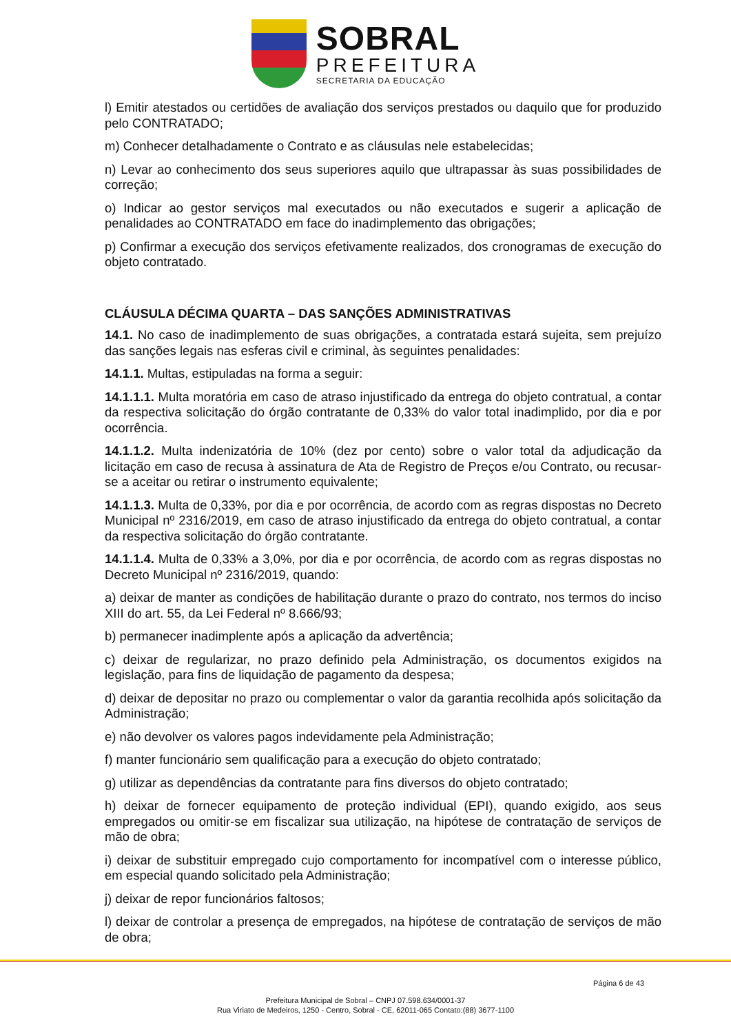SOBRAL
PREFEITURA
SECRETARIA DA EDUCAÇÃO
l) Emitir atestados ou certidões de avaliação dos serviços prestados ou daquilo que for produzido pelo CONTRATADO;
m) Conhecer detalhadamente o Contrato e as cláusulas nele estabelecidas;
n) Levar ao conhecimento dos seus superiores aquilo que ultrapassar às suas possibilidades de correção;
o) Indicar ao gestor serviços mal executados ou não executados e sugerir a aplicação de penalidades ao CONTRATADO em face do inadimplemento das obrigações;
p) Confirmar a execução dos serviços efetivamente realizados, dos cronogramas de execução do objeto contratado.
CLÁUSULA DÉCIMA QUARTA – DAS SANÇÕES ADMINISTRATIVAS
14.1. No caso de inadimplemento de suas obrigações, a contratada estará sujeita, sem prejuízo das sanções legais nas esferas civil e criminal, às seguintes penalidades:
14.1.1. Multas, estipuladas na forma a seguir:
14.1.1.1. Multa moratória em caso de atraso injustificado da entrega do objeto contratual, a contar da respectiva solicitação do órgão contratante de 0,33% do valor total inadimplido, por dia e por ocorrência.
14.1.1.2. Multa indenizatória de 10% (dez por cento) sobre o valor total da adjudicação da licitação em caso de recusa à assinatura de Ata de Registro de Preços e/ou Contrato, ou recusar-se a aceitar ou retirar o instrumento equivalente;
14.1.1.3. Multa de 0,33%, por dia e por ocorrência, de acordo com as regras dispostas no Decreto Municipal nº 2316/2019, em caso de atraso injustificado da entrega do objeto contratual, a contar da respectiva solicitação do órgão contratante.
14.1.1.4. Multa de 0,33% a 3,0%, por dia e por ocorrência, de acordo com as regras dispostas no Decreto Municipal nº 2316/2019, quando:
a) deixar de manter as condições de habilitação durante o prazo do contrato, nos termos do inciso XIII do art. 55, da Lei Federal nº 8.666/93;
b) permanecer inadimplente após a aplicação da advertência;
c) deixar de regularizar, no prazo definido pela Administração, os documentos exigidos na legislação, para fins de liquidação de pagamento da despesa;
d) deixar de depositar no prazo ou complementar o valor da garantia recolhida após solicitação da Administração;
e) não devolver os valores pagos indevidamente pela Administração;
f) manter funcionário sem qualificação para a execução do objeto contratado;
g) utilizar as dependências da contratante para fins diversos do objeto contratado;
h) deixar de fornecer equipamento de proteção individual (EPI), quando exigido, aos seus empregados ou omitir-se em fiscalizar sua utilização, na hipótese de contratação de serviços de mão de obra;
i) deixar de substituir empregado cujo comportamento for incompatível com o interesse público, em especial quando solicitado pela Administração;
j) deixar de repor funcionários faltosos;
l) deixar de controlar a presença de empregados, na hipótese de contratação de serviços de mão de obra;
Página 6 de 43
Prefeitura Municipal de Sobral – CNPJ 07.598.634/0001-37
Rua Viriato de Medeiros, 1250 - Centro, Sobral - CE, 62011-065 Contato:(88) 3677-1100